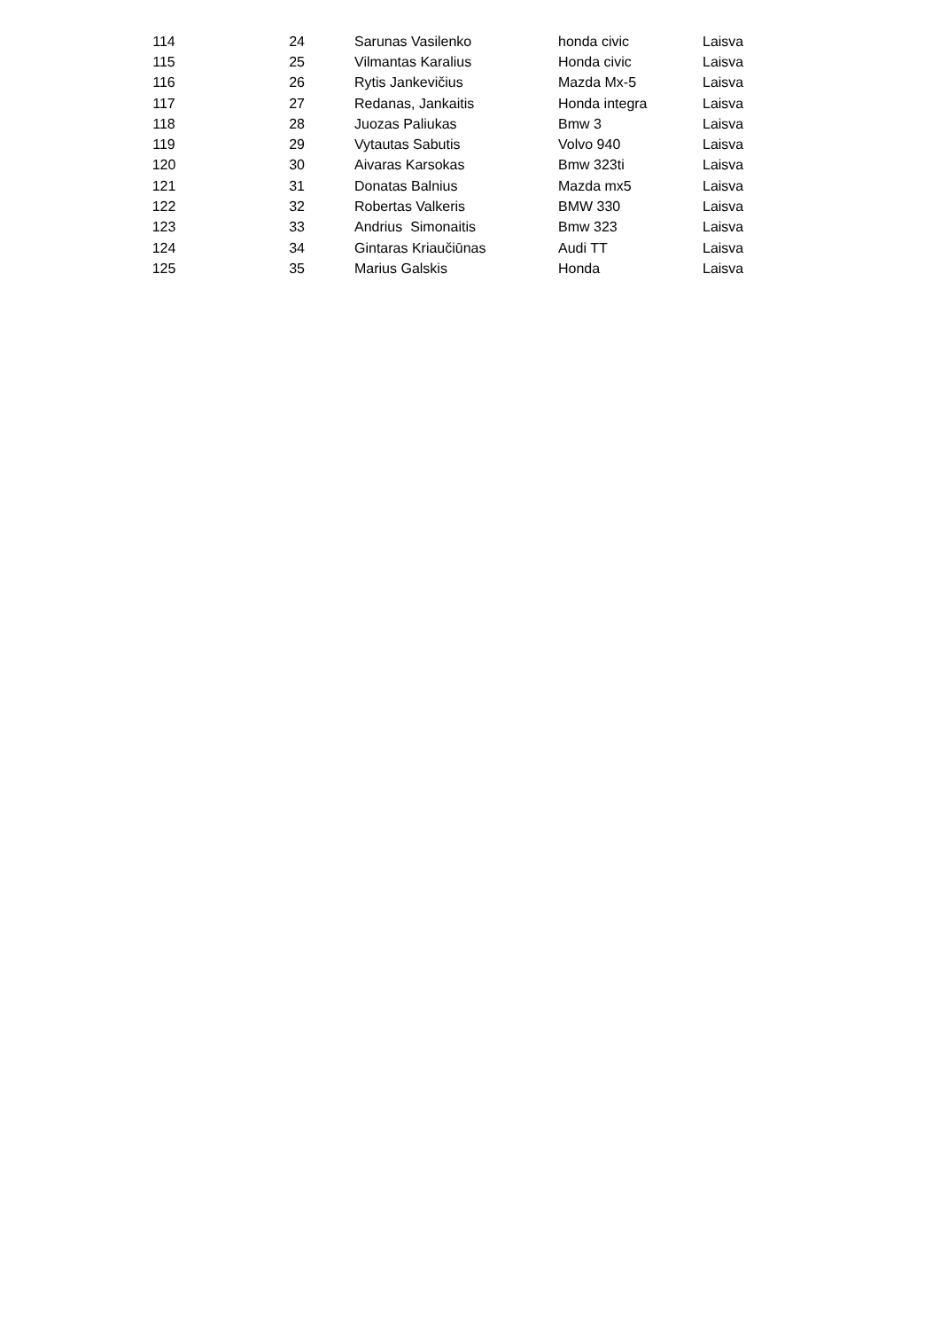| 114 | 24 | Sarunas Vasilenko | honda civic | Laisva |
| 115 | 25 | Vilmantas Karalius | Honda civic | Laisva |
| 116 | 26 | Rytis Jankevičius | Mazda Mx-5 | Laisva |
| 117 | 27 | Redanas, Jankaitis | Honda integra | Laisva |
| 118 | 28 | Juozas Paliukas | Bmw 3 | Laisva |
| 119 | 29 | Vytautas Sabutis | Volvo 940 | Laisva |
| 120 | 30 | Aivaras Karsokas | Bmw 323ti | Laisva |
| 121 | 31 | Donatas Balnius | Mazda mx5 | Laisva |
| 122 | 32 | Robertas Valkeris | BMW 330 | Laisva |
| 123 | 33 | Andrius Simonaitis | Bmw 323 | Laisva |
| 124 | 34 | Gintaras Kriaučiūnas | Audi TT | Laisva |
| 125 | 35 | Marius Galskis | Honda | Laisva |